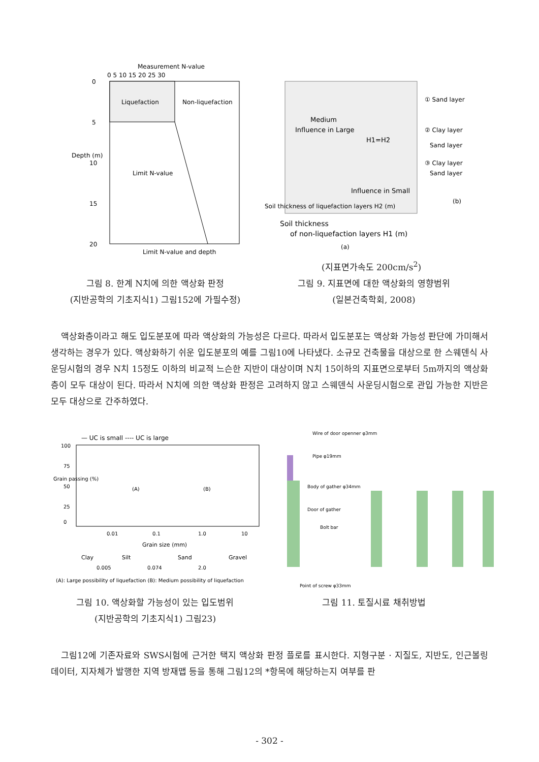Measurement N-value
0 5 10 15 20 25 30
Liquefaction
Non-liquefaction
Limit N-value
0
5
10
15
20
Depth (m)
Limit N-value and depth
Medium
Influence in Large
H1=H2
Influence in Small
Soil thickness of liquefaction layers H2 (m)
Soil thickness
of non-liquefaction layers H1 (m)
(a)
① Sand layer
② Clay layer
Sand layer
③ Clay layer
Sand layer
(b)
(지표면가속도 200cm/s<sup>2</sup>)
그림 8. 한계 N치에 의한 액상화 판정
(지반공학의 기초지식1) 그림152에 가필수정)
그림 9. 지표면에 대한 액상화의 영향범위
(일본건축학회, 2008)
액상화층이라고 해도 입도분포에 따라 액상화의 가능성은 다르다. 따라서 입도분포는 액상화 가능성 판단에 가미해서 생각하는 경우가 있다. 액상화하기 쉬운 입도분포의 예를 그림10에 나타냈다. 소규모 건축물을 대상으로 한 스웨덴식 사운딩시험의 경우 N치 15정도 이하의 비교적 느슨한 지반이 대상이며 N치 15이하의 지표면으로부터 5m까지의 액상화층이 모두 대상이 된다. 따라서 N치에 의한 액상화 판정은 고려하지 않고 스웨덴식 사운딩시험으로 관입 가능한 지반은 모두 대상으로 간주하였다.
— UC is small ---- UC is large
100
75
50
25
0
Grain passing (%)
(A)
(B)
0.01
0.1
1.0
10
Grain size (mm)
Clay
Silt
Sand
Gravel
0.005
0.074
2.0
(A): Large possibility of liquefaction (B): Medium possibility of liquefaction
Wire of door openner φ3mm
Pipe φ19mm
Body of gather φ34mm
Door of gather
Bolt bar
Point of screw φ33mm
그림 10. 액상화할 가능성이 있는 입도범위
(지반공학의 기초지식1) 그림23)
그림 11. 토질시료 채취방법
그림12에 기존자료와 SWS시험에 근거한 택지 액상화 판정 플로를 표시한다. 지형구분 · 지질도, 지반도, 인근볼링 데이터, 지자체가 발행한 지역 방재맵 등을 통해 그림12의 *항목에 해당하는지 여부를 판
- 302 -